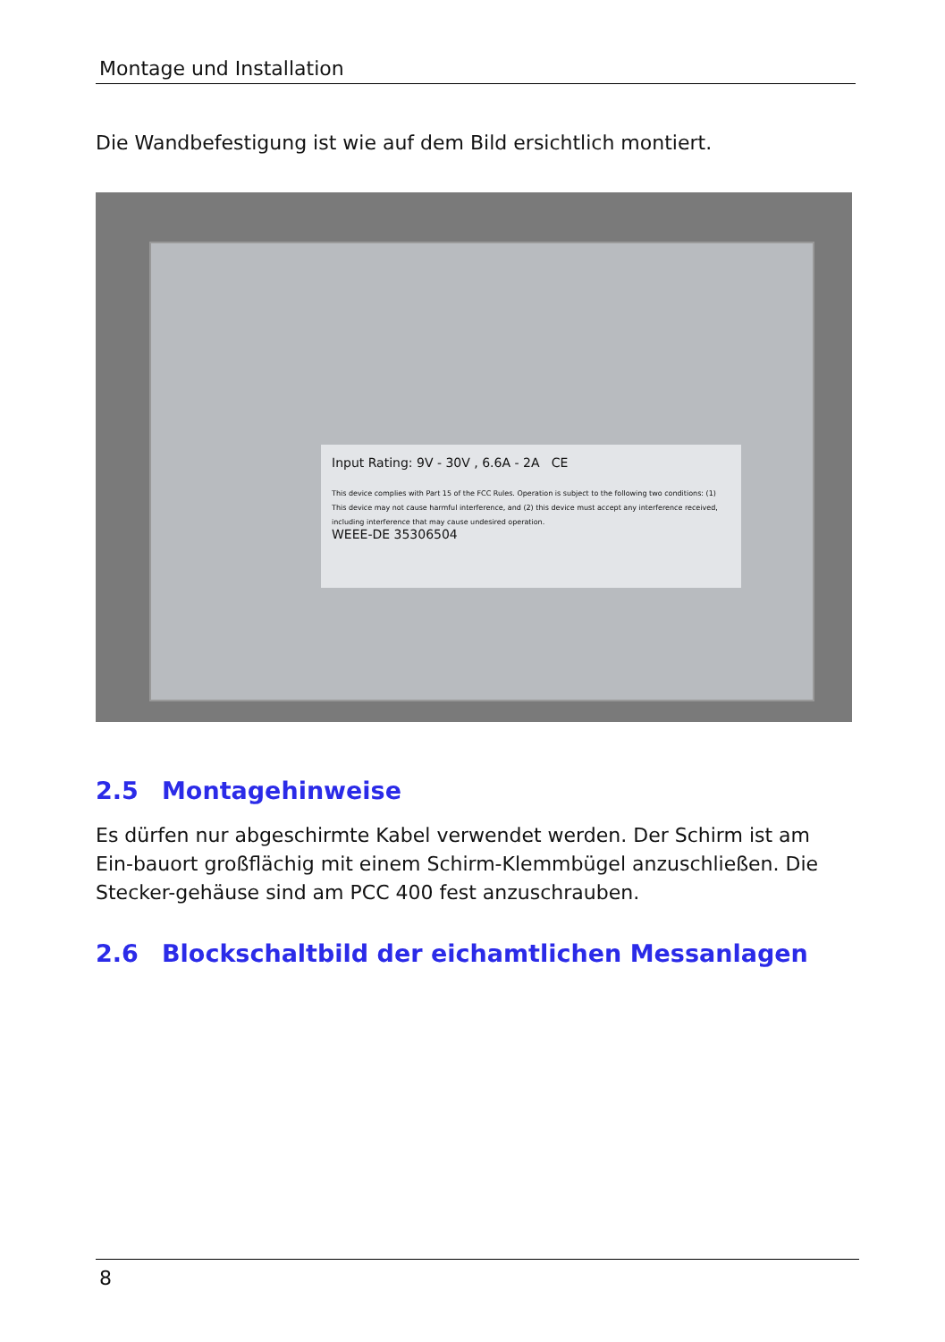Montage und Installation
Die Wandbefestigung ist wie auf dem Bild ersichtlich montiert.
Input Rating: 9V - 30V , 6.6A - 2A CE
This device complies with Part 15 of the FCC Rules. Operation is subject to the following two conditions: (1) This device may not cause harmful interference, and (2) this device must accept any interference received, including interference that may cause undesired operation.
WEEE-DE 35306504
2.5 Montagehinweise
Es dürfen nur abgeschirmte Kabel verwendet werden. Der Schirm ist am Ein-bauort großflächig mit einem Schirm-Klemmbügel anzuschließen. Die Stecker-gehäuse sind am PCC 400 fest anzuschrauben.
2.6 Blockschaltbild der eichamtlichen Messanlagen
8